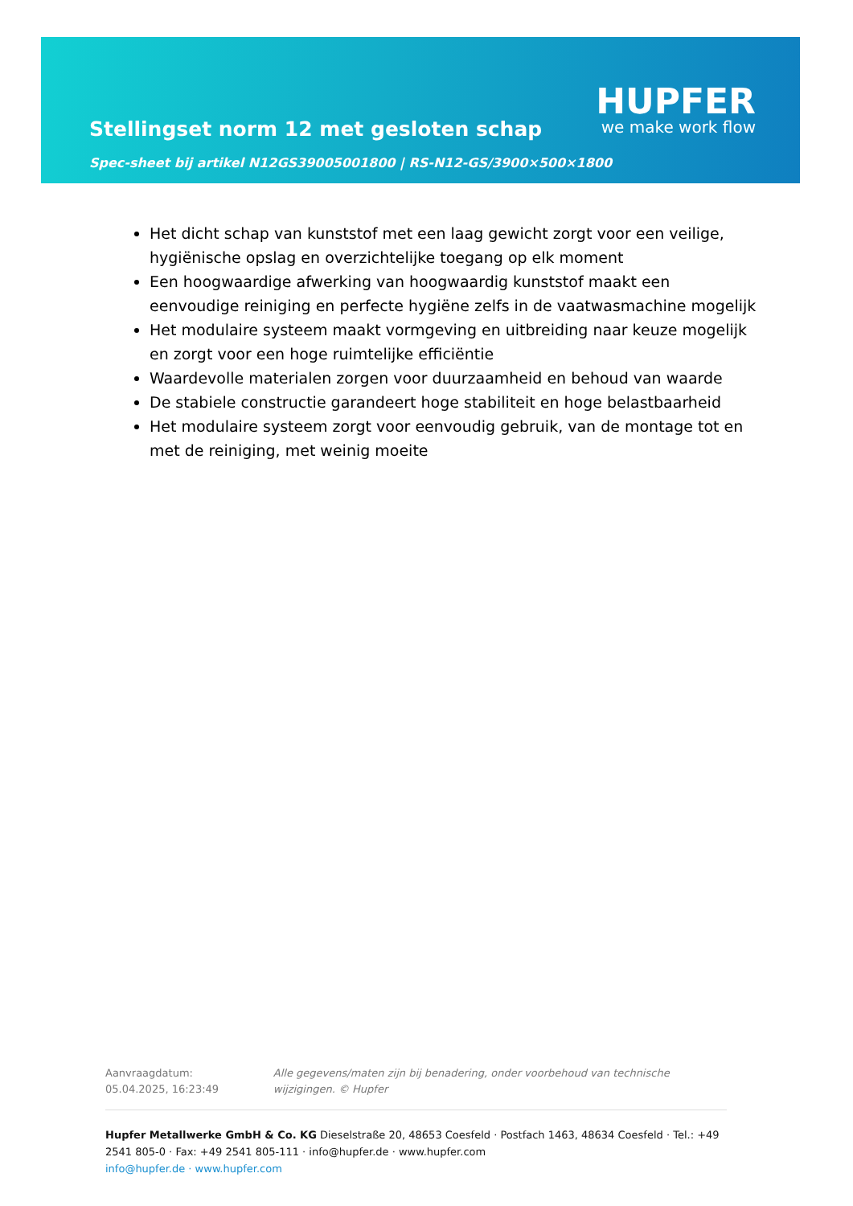Stellingset norm 12 met gesloten schap
Spec-sheet bij artikel N12GS39005001800 | RS-N12-GS/3900×500×1800
HUPFER
we make work flow
Het dicht schap van kunststof met een laag gewicht zorgt voor een veilige, hygiënische opslag en overzichtelijke toegang op elk moment
Een hoogwaardige afwerking van hoogwaardig kunststof maakt een eenvoudige reiniging en perfecte hygiëne zelfs in de vaatwasmachine mogelijk
Het modulaire systeem maakt vormgeving en uitbreiding naar keuze mogelijk en zorgt voor een hoge ruimtelijke efficiëntie
Waardevolle materialen zorgen voor duurzaamheid en behoud van waarde
De stabiele constructie garandeert hoge stabiliteit en hoge belastbaarheid
Het modulaire systeem zorgt voor eenvoudig gebruik, van de montage tot en met de reiniging, met weinig moeite
Aanvraagdatum: 05.04.2025, 16:23:49
Alle gegevens/maten zijn bij benadering, onder voorbehoud van technische wijzigingen. © Hupfer
Hupfer Metallwerke GmbH & Co. KG Dieselstraße 20, 48653 Coesfeld · Postfach 1463, 48634 Coesfeld · Tel.: +49 2541 805-0 · Fax: +49 2541 805-111 · info@hupfer.de · www.hupfer.com
info@hupfer.de · www.hupfer.com